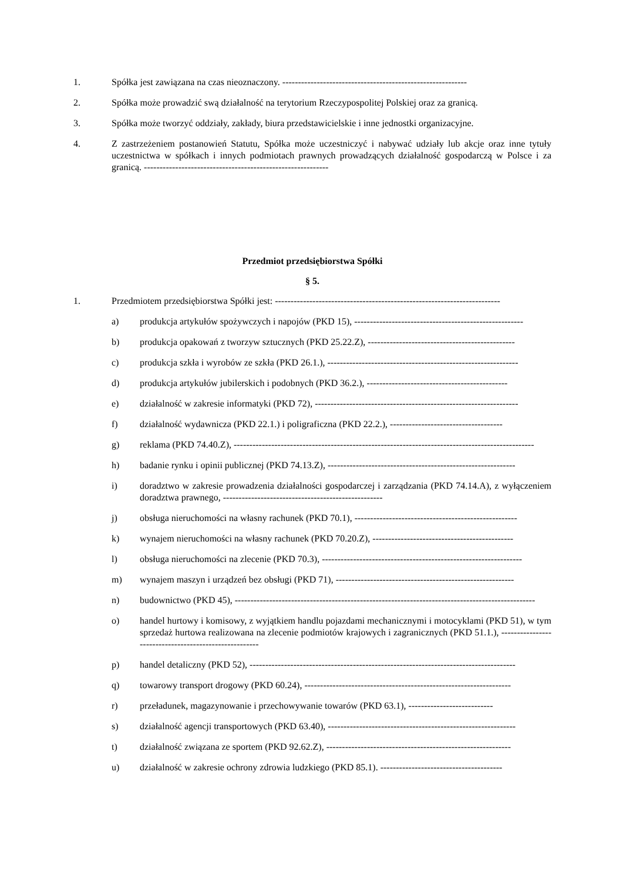1. Spółka jest zawiązana na czas nieoznaczony. -----------------------------------------------------------
2. Spółka może prowadzić swą działalność na terytorium Rzeczypospolitej Polskiej oraz za granicą.
3. Spółka może tworzyć oddziały, zakłady, biura przedstawicielskie i inne jednostki organizacyjne.
4. Z zastrzeżeniem postanowień Statutu, Spółka może uczestniczyć i nabywać udziały lub akcje oraz inne tytuły uczestnictwa w spółkach i innych podmiotach prawnych prowadzących działalność gospodarczą w Polsce i za granicą. -----------------------------------------------------------
Przedmiot przedsiębiorstwa Spółki
§ 5.
1. Przedmiotem przedsiębiorstwa Spółki jest: ------------------------------------------------------------------------
a) produkcja artykułów spożywczych i napojów (PKD 15), ------------------------------------------------------
b) produkcja opakowań z tworzyw sztucznych (PKD 25.22.Z), -----------------------------------------------
c) produkcja szkła i wyrobów ze szkła (PKD 26.1.), -------------------------------------------------------------
d) produkcja artykułów jubilerskich i podobnych (PKD 36.2.), ---------------------------------------------
e) działalność w zakresie informatyki (PKD 72), -----------------------------------------------------------------
f) działalność wydawnicza (PKD 22.1.) i poligraficzna (PKD 22.2.), ------------------------------------
g) reklama (PKD 74.40.Z), ------------------------------------------------------------------------------------------------
h) badanie rynku i opinii publicznej (PKD 74.13.Z), ------------------------------------------------------------
i) doradztwo w zakresie prowadzenia działalności gospodarczej i zarządzania (PKD 74.14.A), z wyłączeniem doradztwa prawnego, ---------------------------------------------------
j) obsługa nieruchomości na własny rachunek (PKD 70.1), ----------------------------------------------------
k) wynajem nieruchomości na własny rachunek (PKD 70.20.Z), ---------------------------------------------
l) obsługa nieruchomości na zlecenie (PKD 70.3), ----------------------------------------------------------------
m) wynajem maszyn i urządzeń bez obsługi (PKD 71), ---------------------------------------------------------
n) budownictwo (PKD 45), ------------------------------------------------------------------------------------------------
o) handel hurtowy i komisowy, z wyjątkiem handlu pojazdami mechanicznymi i motocyklami (PKD 51), w tym sprzedaż hurtowa realizowana na zlecenie podmiotów krajowych i zagranicznych (PKD 51.1.), ------------------------------------------------------
p) handel detaliczny (PKD 52), -------------------------------------------------------------------------------------
q) towarowy transport drogowy (PKD 60.24), ------------------------------------------------------------------
r) przeładunek, magazynowanie i przechowywanie towarów (PKD 63.1), ---------------------------
s) działalność agencji transportowych (PKD 63.40), ------------------------------------------------------------
t) działalność związana ze sportem (PKD 92.62.Z), -----------------------------------------------------------
u) działalność w zakresie ochrony zdrowia ludzkiego (PKD 85.1). ---------------------------------------